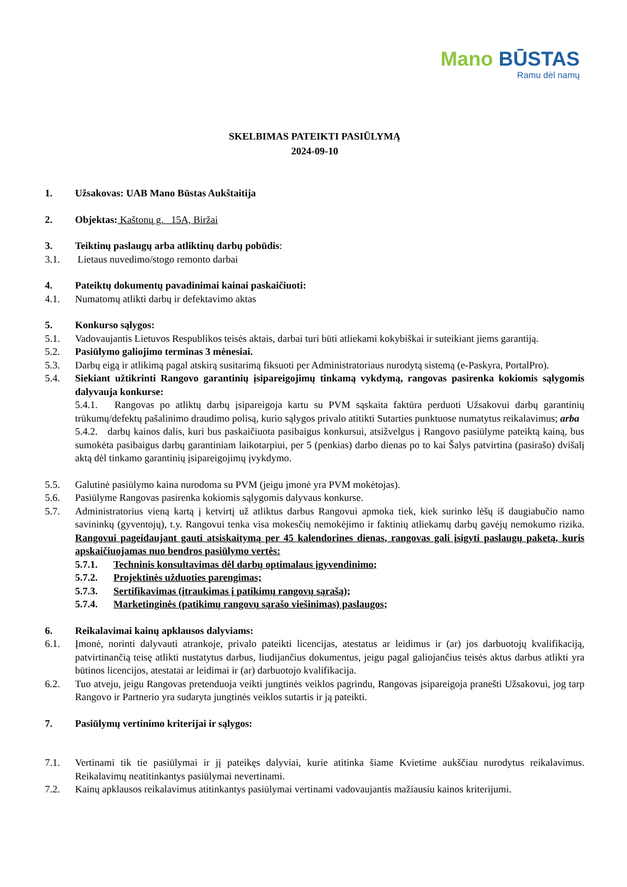Mano BŪSTAS
Ramu dėl namų
SKELBIMAS PATEIKTI PASIŪLYMĄ
2024-09-10
1. Užsakovas: UAB Mano Būstas Aukštaitija
2. Objektas: Kaštonų g. 15A, Biržai
3. Teiktinų paslaugų arba atliktinų darbų pobūdis:
3.1. Lietaus nuvedimo/stogo remonto darbai
4. Pateiktų dokumentų pavadinimai kainai paskaičiuoti:
4.1. Numatomų atlikti darbų ir defektavimo aktas
5. Konkurso sąlygos:
5.1. Vadovaujantis Lietuvos Respublikos teisės aktais, darbai turi būti atliekami kokybiškai ir suteikiant jiems garantiją.
5.2. Pasiūlymo galiojimo terminas 3 mėnesiai.
5.3. Darbų eigą ir atlikimą pagal atskirą susitarimą fiksuoti per Administratoriaus nurodytą sistemą (e-Paskyra, PortalPro).
5.4. Siekiant užtikrinti Rangovo garantinių įsipareigojimų tinkamą vykdymą, rangovas pasirenka kokiomis sąlygomis dalyvauja konkurse:
5.4.1. Rangovas po atliktų darbų įsipareigoja kartu su PVM sąskaita faktūra perduoti Užsakovui darbų garantinių trūkumų/defektų pašalinimo draudimo polisą, kurio sąlygos privalo atitikti Sutarties punktuose numatytus reikalavimus; arba
5.4.2. darbų kainos dalis, kuri bus paskaičiuota pasibaigus konkursui, atsižvelgus į Rangovo pasiūlyme pateiktą kainą, bus sumokėta pasibaigus darbų garantiniam laikotarpiui, per 5 (penkias) darbo dienas po to kai Šalys patvirtina (pasirašo) dvišalį aktą dėl tinkamo garantinių įsipareigojimų įvykdymo.
5.5. Galutinė pasiūlymo kaina nurodoma su PVM (jeigu įmonė yra PVM mokėtojas).
5.6. Pasiūlyme Rangovas pasirenka kokiomis sąlygomis dalyvaus konkurse.
5.7. Administratorius vieną kartą į ketvirtį už atliktus darbus Rangovui apmoka tiek, kiek surinko lėšų iš daugiabučio namo savininkų (gyventojų), t.y. Rangovui tenka visa mokesčių nemokėjimo ir faktinių atliekamų darbų gavėjų nemokumo rizika. Rangovui pageidaujant gauti atsiskaitymą per 45 kalendorines dienas, rangovas gali įsigyti paslaugų paketą, kuris apskaičiuojamas nuo bendros pasiūlymo vertės:
5.7.1. Techninis konsultavimas dėl darbų optimalaus įgyvendinimo;
5.7.2. Projektinės užduoties parengimas;
5.7.3. Sertifikavimas (įtraukimas į patikimų rangovų sąrašą);
5.7.4. Marketinginės (patikimų rangovų sąrašo viešinimas) paslaugos;
6. Reikalavimai kainų apklausos dalyviams:
6.1. Įmonė, norinti dalyvauti atrankoje, privalo pateikti licencijas, atestatus ar leidimus ir (ar) jos darbuotojų kvalifikaciją, patvirtinančią teisę atlikti nustatytus darbus, liudijančius dokumentus, jeigu pagal galiojančius teisės aktus darbus atlikti yra būtinos licencijos, atestatai ar leidimai ir (ar) darbuotojo kvalifikacija.
6.2. Tuo atveju, jeigu Rangovas pretenduoja veikti jungtinės veiklos pagrindu, Rangovas įsipareigoja pranešti Užsakovui, jog tarp Rangovo ir Partnerio yra sudaryta jungtinės veiklos sutartis ir ją pateikti.
7. Pasiūlymų vertinimo kriterijai ir sąlygos:
7.1. Vertinami tik tie pasiūlymai ir jį pateikęs dalyviai, kurie atitinka šiame Kvietime aukščiau nurodytus reikalavimus. Reikalavimų neatitinkantys pasiūlymai nevertinami.
7.2. Kainų apklausos reikalavimus atitinkantys pasiūlymai vertinami vadovaujantis mažiausiu kainos kriterijumi.